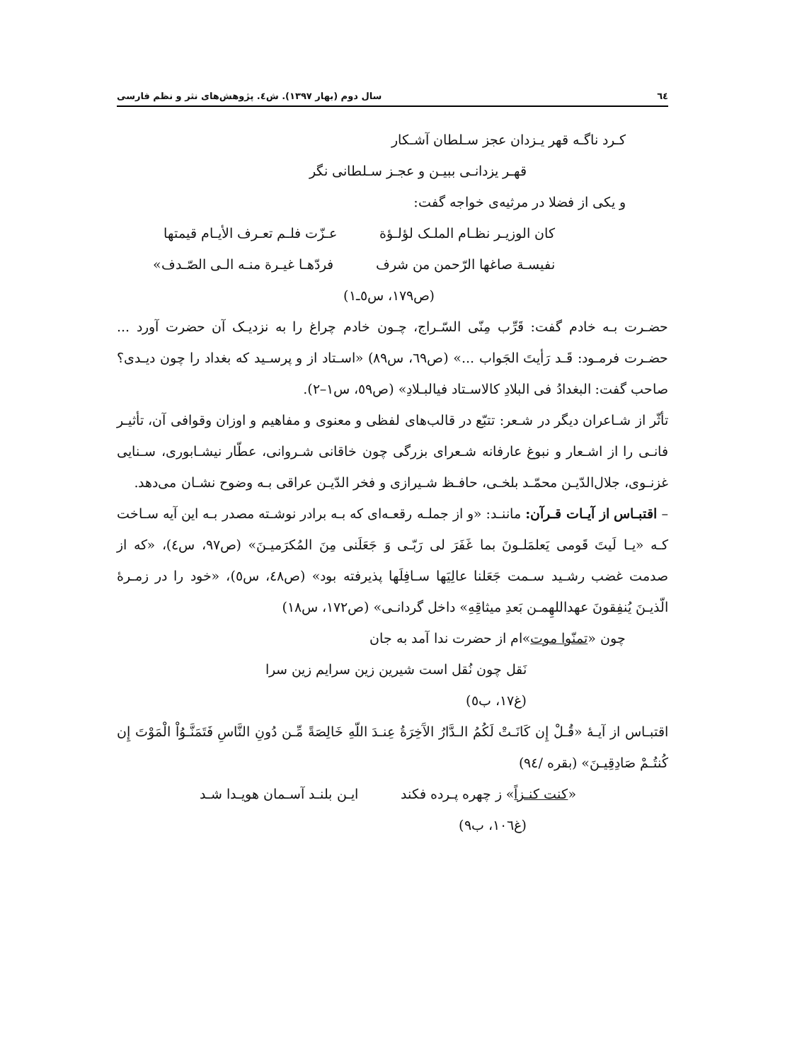٦٤ سال دوم (بهار ١٣٩٧). ش٤. پژوهش‌های نثر و نظم فارسی
کـرد ناگـه قهر یـزدان عجز سـلطان آشـکار
قهـر یزدانـی ببیـن و عجـز سـلطانی نگر
و یکی از فضلا در مرثیه‌ی خواجه گفت:
کان الوزیـر نظـام الملـک لؤلـؤة عـزّت فلـم تعـرف الأیـام قیمتها
نفیسـة صاغها الرّحمن من شرف فردّهـا غیـرة منـه الـی الصّـدف»
(ص١٧٩، س٥ـ١)
حضـرت بـه خادم گفت: قَرِّب مِنّی السّـراج، چـون خادم چراغ را به نزدیـک آن حضرت آورد ... حضـرت فرمـود: قَـد رَأیتَ الجَواب ...» (ص٦٩، س٨٩) «اسـتاد از و پرسـید که بغداد را چون دیـدی؟ صاحب گفت: البغدادُ فی البلادِ کالاسـتاد فیالبـلادِ» (ص٥٩، س١–٢).
تأثّر از شـاعران دیگر در شـعر: تتبّع در قالب‌های لفظی و معنوی و مفاهیم و اوزان وقوافی آن، تأثیـر فانـی را از اشـعار و نبوغ عارفانه شـعرای بزرگی چون خاقانی شـروانی، عطّار نیشـابوری، سـنایی غزنـوی، جلال‌الدّیـن محمّـد بلخـی، حافـظ شـیرازی و فخر الدّیـن عراقی بـه وضوح نشـان می‌دهد.
– اقتبـاس از آیـات قـرآن: ماننـد: «و از جملـه رقعـه‌ای که بـه برادر نوشـته مصدر بـه این آیه سـاخت کـه «یـا لَیتَ قَومی یَعلمَلـونَ بما غَفَرَ لی رَبّـی وَ جَعَلَنی مِنَ المُکرَمیـنَ» (ص٩٧، س٤)، «که از صدمت غضب رشـید سـمت جَعَلنا عالِیَها سـافِلَها پذیرفته بود» (ص٤٨، س٥)، «خود را در زمـرهٔ الّذیـنَ یُنفِقونَ عهداللهِمـن بَعدِ میثاقِهِ» داخل گردانـی» (ص١٧٢، س١٨)
چون «تمنّوا موت»ام از حضرت ندا آمد به جان
نَقل چون نُقل است شیرین زین سرایم زین سرا
(غ١٧، ب٥)
اقتبـاس از آیـهٔ «قُـلْ إِن کَانَـتْ لَکُمُ الـدَّارُ الآَخِرَةُ عِنـدَ اللّهِ خَالِصَةً مِّـن دُونِ النَّاسِ فَتَمَنَّـوُاْ الْمَوْتَ إِن کُنتُـمْ صَادِقِیـنَ» (بقره /٩٤)
«کنت کنـزاً» ز چهره پـرده فکند ایـن بلنـد آسـمان هویـدا شـد
(غ١٠٦، ب٩)